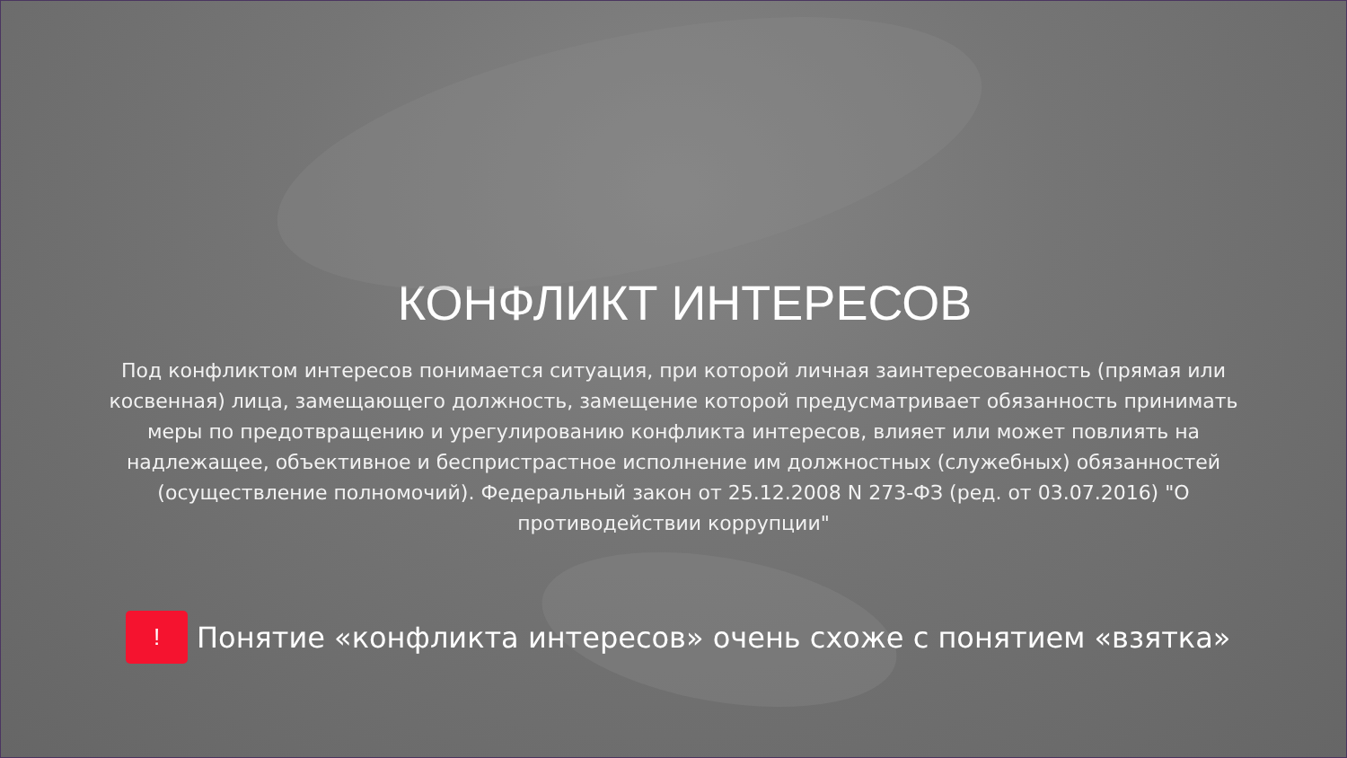КОНФЛИКТ ИНТЕРЕСОВ
Под конфликтом интересов понимается ситуация, при которой личная заинтересованность (прямая или косвенная) лица, замещающего должность, замещение которой предусматривает обязанность принимать меры по предотвращению и урегулированию конфликта интересов, влияет или может повлиять на надлежащее, объективное и беспристрастное исполнение им должностных (служебных) обязанностей (осуществление полномочий). Федеральный закон от 25.12.2008 N 273-ФЗ (ред. от 03.07.2016) "О противодействии коррупции"
!
Понятие «конфликта интересов» очень схоже с понятием «взятка»